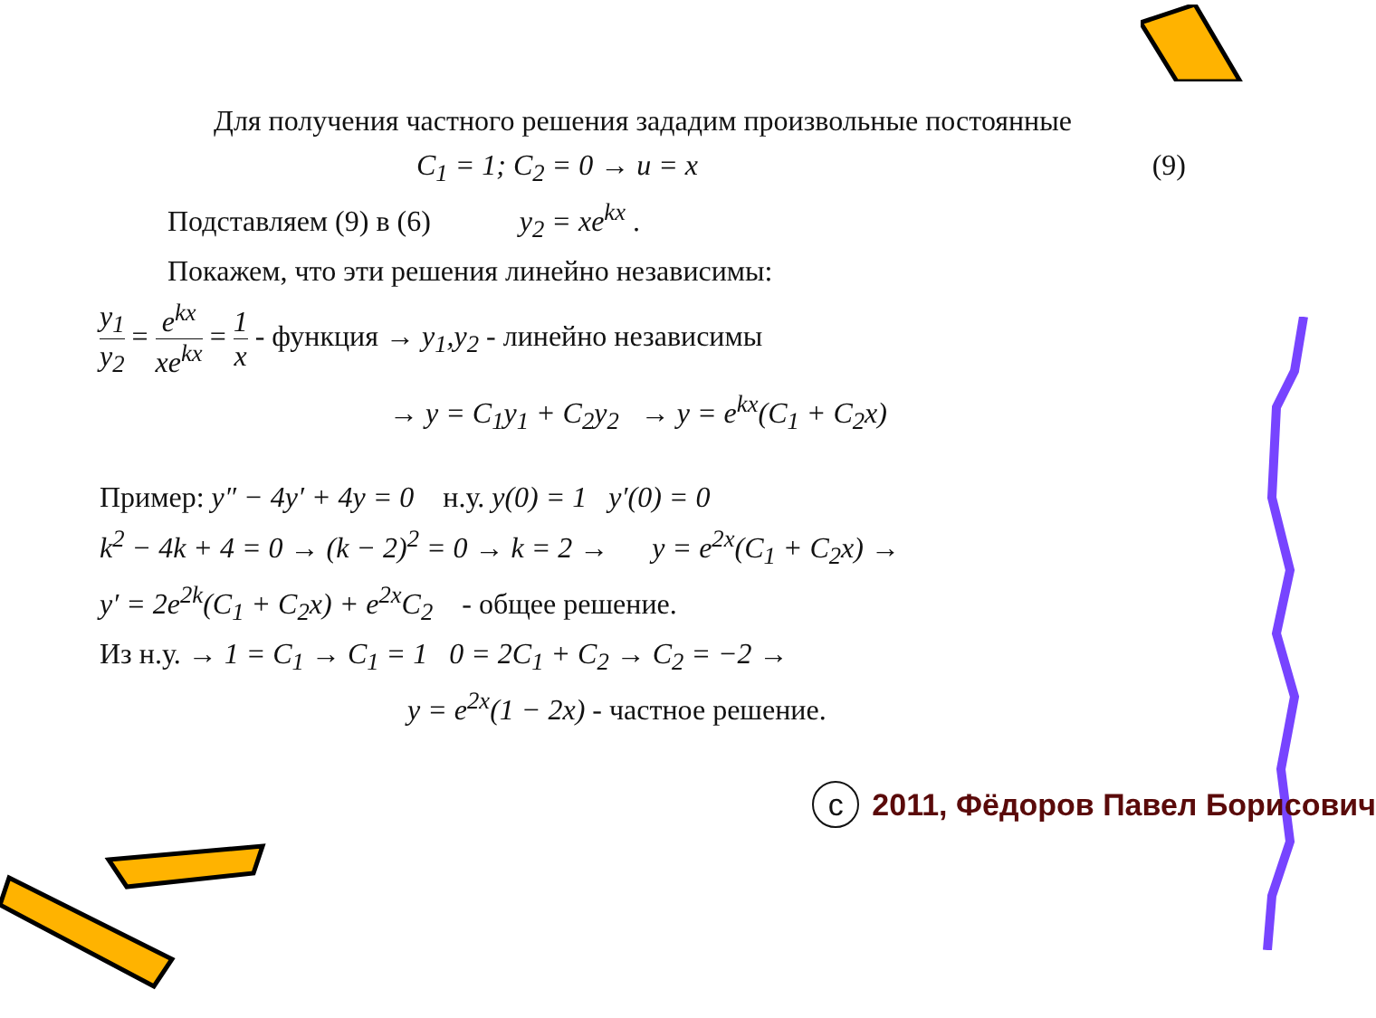Для получения частного решения зададим произвольные постоянные
C<sub>1</sub> = 1; C<sub>2</sub> = 0 → u = x (9)
Подставляем (9) в (6) y<sub>2</sub> = xe<sup>kx</sup> .
Покажем, что эти решения линейно независимы:
y<sub>1</sub> y<sub>2</sub> = e<sup>kx</sup> xe<sup>kx</sup> = 1 x - функция → y<sub>1</sub>,y<sub>2</sub> - линейно независимы
→ y = C<sub>1</sub>y<sub>1</sub> + C<sub>2</sub>y<sub>2</sub> → y = e<sup>kx</sup>(C<sub>1</sub> + C<sub>2</sub>x)
Пример: y″ − 4y′ + 4y = 0 н.у. y(0) = 1 y′(0) = 0
k<sup>2</sup> − 4k + 4 = 0 → (k − 2)<sup>2</sup> = 0 → k = 2 → y = e<sup>2x</sup>(C<sub>1</sub> + C<sub>2</sub>x) →
y′ = 2e<sup>2k</sup>(C<sub>1</sub> + C<sub>2</sub>x) + e<sup>2x</sup>C<sub>2</sub> - общее решение.
Из н.у. → 1 = C<sub>1</sub> → C<sub>1</sub> = 1 0 = 2C<sub>1</sub> + C<sub>2</sub> → C<sub>2</sub> = −2 →
y = e<sup>2x</sup>(1 − 2x) - частное решение.
c 2011, Фёдоров Павел Борисович